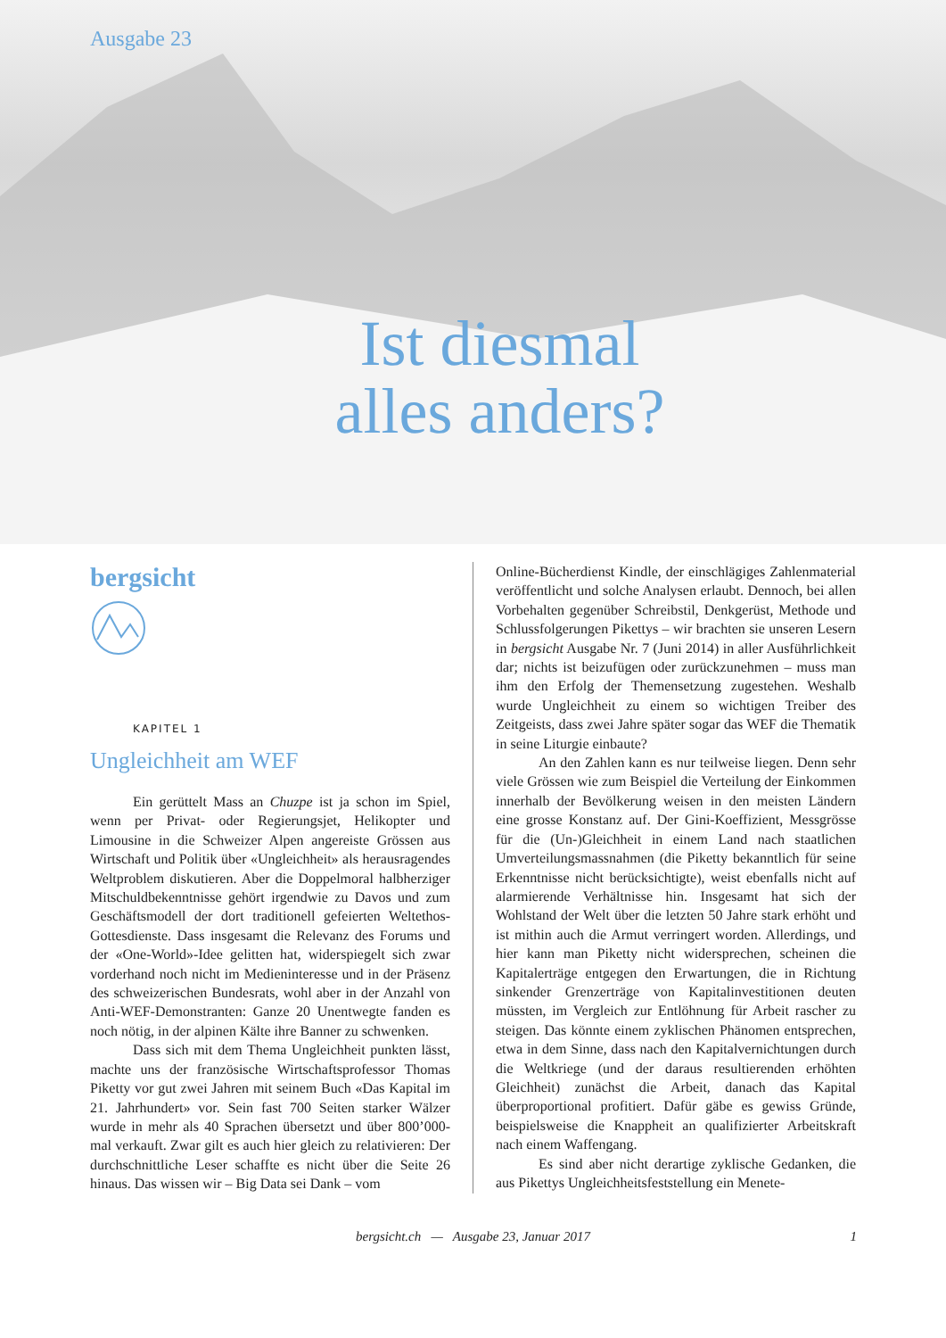Ausgabe 23
Ist diesmal
alles anders?
bergsicht
KAPITEL 1
Ungleichheit am WEF
Ein gerüttelt Mass an Chuzpe ist ja schon im Spiel, wenn per Privat- oder Regierungsjet, Helikopter und Limousine in die Schweizer Alpen angereiste Grössen aus Wirtschaft und Politik über «Ungleichheit» als herausragendes Weltproblem diskutieren. Aber die Doppelmoral halbherziger Mitschuldbekenntnisse gehört irgendwie zu Davos und zum Geschäftsmodell der dort traditionell gefeierten Weltethos-Gottesdienste. Dass insgesamt die Relevanz des Forums und der «One-World»-Idee gelitten hat, widerspiegelt sich zwar vorderhand noch nicht im Medieninteresse und in der Präsenz des schweizerischen Bundesrats, wohl aber in der Anzahl von Anti-WEF-Demonstranten: Ganze 20 Unentwegte fanden es noch nötig, in der alpinen Kälte ihre Banner zu schwenken.
Dass sich mit dem Thema Ungleichheit punkten lässt, machte uns der französische Wirtschaftsprofessor Thomas Piketty vor gut zwei Jahren mit seinem Buch «Das Kapital im 21. Jahrhundert» vor. Sein fast 700 Seiten starker Wälzer wurde in mehr als 40 Sprachen übersetzt und über 800’000-mal verkauft. Zwar gilt es auch hier gleich zu relativieren: Der durchschnittliche Leser schaffte es nicht über die Seite 26 hinaus. Das wissen wir – Big Data sei Dank – vom
Online-Bücherdienst Kindle, der einschlägiges Zahlenmaterial veröffentlicht und solche Analysen erlaubt. Dennoch, bei allen Vorbehalten gegenüber Schreibstil, Denkgerüst, Methode und Schlussfolgerungen Pikettys – wir brachten sie unseren Lesern in bergsicht Ausgabe Nr. 7 (Juni 2014) in aller Ausführlichkeit dar; nichts ist beizufügen oder zurückzunehmen – muss man ihm den Erfolg der Themensetzung zugestehen. Weshalb wurde Ungleichheit zu einem so wichtigen Treiber des Zeitgeists, dass zwei Jahre später sogar das WEF die Thematik in seine Liturgie einbaute?
An den Zahlen kann es nur teilweise liegen. Denn sehr viele Grössen wie zum Beispiel die Verteilung der Einkommen innerhalb der Bevölkerung weisen in den meisten Ländern eine grosse Konstanz auf. Der Gini-Koeffizient, Messgrösse für die (Un-)Gleichheit in einem Land nach staatlichen Umverteilungsmassnahmen (die Piketty bekanntlich für seine Erkenntnisse nicht berücksichtigte), weist ebenfalls nicht auf alarmierende Verhältnisse hin. Insgesamt hat sich der Wohlstand der Welt über die letzten 50 Jahre stark erhöht und ist mithin auch die Armut verringert worden. Allerdings, und hier kann man Piketty nicht widersprechen, scheinen die Kapitalerträge entgegen den Erwartungen, die in Richtung sinkender Grenzerträge von Kapitalinvestitionen deuten müssten, im Vergleich zur Entlöhnung für Arbeit rascher zu steigen. Das könnte einem zyklischen Phänomen entsprechen, etwa in dem Sinne, dass nach den Kapitalvernichtungen durch die Weltkriege (und der daraus resultierenden erhöhten Gleichheit) zunächst die Arbeit, danach das Kapital überproportional profitiert. Dafür gäbe es gewiss Gründe, beispielsweise die Knappheit an qualifizierter Arbeitskraft nach einem Waffengang.
Es sind aber nicht derartige zyklische Gedanken, die aus Pikettys Ungleichheitsfeststellung ein Menete-
bergsicht.ch — Ausgabe 23, Januar 2017 1